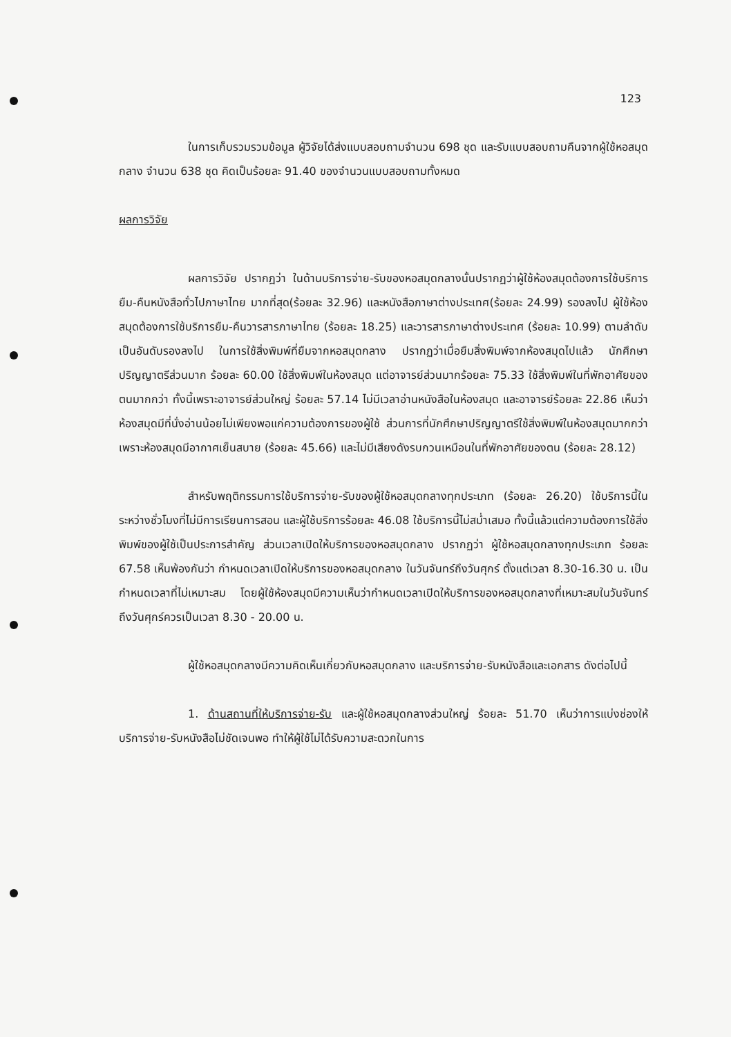123
ในการเก็บรวมรวมข้อมูล ผู้วิจัยได้ส่งแบบสอบถามจำนวน 698 ชุด และรับแบบสอบถามคืนจากผู้ใช้หอสมุดกลาง จำนวน 638 ชุด คิดเป็นร้อยละ 91.40 ของจำนวนแบบสอบถามทั้งหมด
ผลการวิจัย
ผลการวิจัย ปรากฏว่า ในด้านบริการจ่าย-รับของหอสมุดกลางนั้นปรากฏว่าผู้ใช้ห้องสมุดต้องการใช้บริการยืม-คืนหนังสือทั่วไปภาษาไทย มากที่สุด(ร้อยละ 32.96) และหนังสือภาษาต่างประเทศ(ร้อยละ 24.99) รองลงไป ผู้ใช้ห้องสมุดต้องการใช้บริการยืม-คืนวารสารภาษาไทย (ร้อยละ 18.25) และวารสารภาษาต่างประเทศ (ร้อยละ 10.99) ตามลำดับเป็นอันดับรองลงไป ในการใช้สิ่งพิมพ์ที่ยืมจากหอสมุดกลาง ปรากฏว่าเมื่อยืมสิ่งพิมพ์จากห้องสมุดไปแล้ว นักศึกษาปริญญาตรีส่วนมาก ร้อยละ 60.00 ใช้สิ่งพิมพ์ในห้องสมุด แต่อาจารย์ส่วนมากร้อยละ 75.33 ใช้สิ่งพิมพ์ในที่พักอาศัยของตนมากกว่า ทั้งนี้เพราะอาจารย์ส่วนใหญ่ ร้อยละ 57.14 ไม่มีเวลาอ่านหนังสือในห้องสมุด และอาจารย์ร้อยละ 22.86 เห็นว่าห้องสมุดมีที่นั่งอ่านน้อยไม่เพียงพอแก่ความต้องการของผู้ใช้ ส่วนการที่นักศึกษาปริญญาตรีใช้สิ่งพิมพ์ในห้องสมุดมากกว่า เพราะห้องสมุดมีอากาศเย็นสบาย (ร้อยละ 45.66) และไม่มีเสียงดังรบกวนเหมือนในที่พักอาศัยของตน (ร้อยละ 28.12)
สำหรับพฤติกรรมการใช้บริการจ่าย-รับของผู้ใช้หอสมุดกลางทุกประเภท (ร้อยละ 26.20) ใช้บริการนี้ในระหว่างชั่วโมงที่ไม่มีการเรียนการสอน และผู้ใช้บริการร้อยละ 46.08 ใช้บริการนี้ไม่สม่ำเสมอ ทั้งนี้แล้วแต่ความต้องการใช้สิ่งพิมพ์ของผู้ใช้เป็นประการสำคัญ ส่วนเวลาเปิดให้บริการของหอสมุดกลาง ปรากฏว่า ผู้ใช้หอสมุดกลางทุกประเภท ร้อยละ 67.58 เห็นพ้องกันว่า กำหนดเวลาเปิดให้บริการของหอสมุดกลาง ในวันจันทร์ถึงวันศุกร์ ตั้งแต่เวลา 8.30-16.30 น. เป็นกำหนดเวลาที่ไม่เหมาะสม โดยผู้ใช้ห้องสมุดมีความเห็นว่ากำหนดเวลาเปิดให้บริการของหอสมุดกลางที่เหมาะสมในวันจันทร์ถึงวันศุกร์ควรเป็นเวลา 8.30 - 20.00 น.
ผู้ใช้หอสมุดกลางมีความคิดเห็นเกี่ยวกับหอสมุดกลาง และบริการจ่าย-รับหนังสือและเอกสาร ดังต่อไปนี้
1. ด้านสถานที่ให้บริการจ่าย-รับ และผู้ใช้หอสมุดกลางส่วนใหญ่ ร้อยละ 51.70 เห็นว่าการแบ่งช่องให้บริการจ่าย-รับหนังสือไม่ชัดเจนพอ ทำให้ผู้ใช้ไม่ได้รับความสะดวกในการ